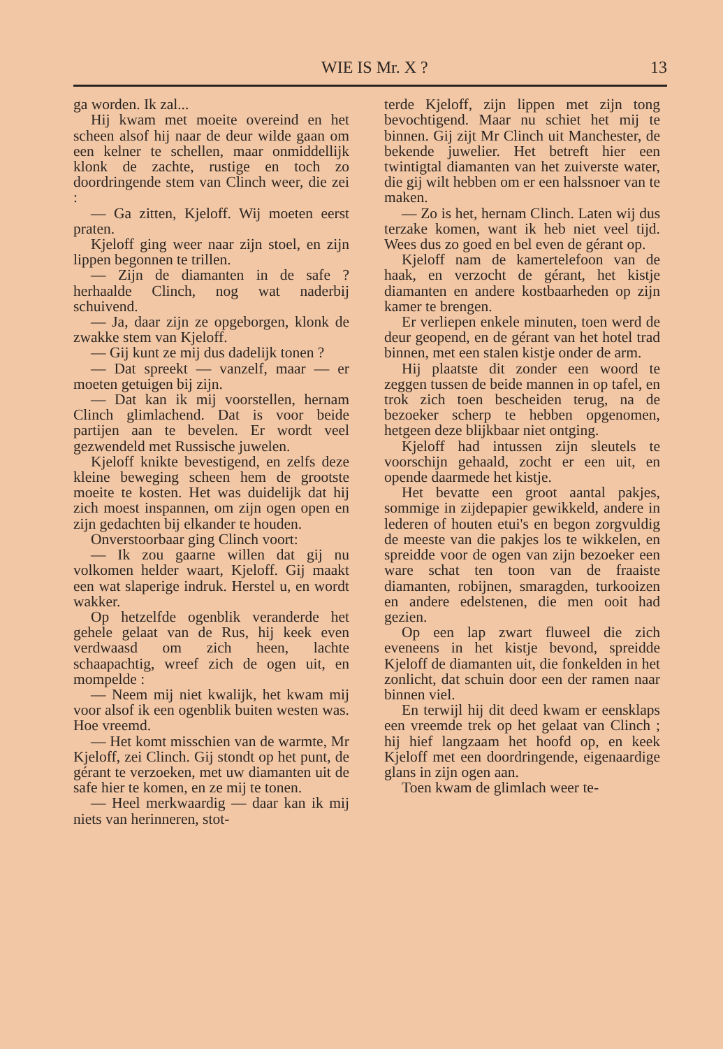WIE IS Mr. X ? 13
ga worden. Ik zal...
Hij kwam met moeite overeind en het scheen alsof hij naar de deur wilde gaan om een kelner te schellen, maar onmiddellijk klonk de zachte, rustige en toch zo doordringende stem van Clinch weer, die zei :
— Ga zitten, Kjeloff. Wij moeten eerst praten.
Kjeloff ging weer naar zijn stoel, en zijn lippen begonnen te trillen.
— Zijn de diamanten in de safe ? herhaalde Clinch, nog wat naderbij schuivend.
— Ja, daar zijn ze opgeborgen, klonk de zwakke stem van Kjeloff.
— Gij kunt ze mij dus dadelijk tonen ?
— Dat spreekt — vanzelf, maar — er moeten getuigen bij zijn.
— Dat kan ik mij voorstellen, hernam Clinch glimlachend. Dat is voor beide partijen aan te bevelen. Er wordt veel gezwendeld met Russische juwelen.
Kjeloff knikte bevestigend, en zelfs deze kleine beweging scheen hem de grootste moeite te kosten. Het was duidelijk dat hij zich moest inspannen, om zijn ogen open en zijn gedachten bij elkander te houden.
Onverstoorbaar ging Clinch voort:
— Ik zou gaarne willen dat gij nu volkomen helder waart, Kjeloff. Gij maakt een wat slaperige indruk. Herstel u, en wordt wakker.
Op hetzelfde ogenblik veranderde het gehele gelaat van de Rus, hij keek even verdwaasd om zich heen, lachte schaapachtig, wreef zich de ogen uit, en mompelde :
— Neem mij niet kwalijk, het kwam mij voor alsof ik een ogenblik buiten westen was. Hoe vreemd.
— Het komt misschien van de warmte, Mr Kjeloff, zei Clinch. Gij stondt op het punt, de gérant te verzoeken, met uw diamanten uit de safe hier te komen, en ze mij te tonen.
— Heel merkwaardig — daar kan ik mij niets van herinneren, stot-
terde Kjeloff, zijn lippen met zijn tong bevochtigend. Maar nu schiet het mij te binnen. Gij zijt Mr Clinch uit Manchester, de bekende juwelier. Het betreft hier een twintigtal diamanten van het zuiverste water, die gij wilt hebben om er een halssnoer van te maken.
— Zo is het, hernam Clinch. Laten wij dus terzake komen, want ik heb niet veel tijd. Wees dus zo goed en bel even de gérant op.
Kjeloff nam de kamertelefoon van de haak, en verzocht de gérant, het kistje diamanten en andere kostbaarheden op zijn kamer te brengen.
Er verliepen enkele minuten, toen werd de deur geopend, en de gérant van het hotel trad binnen, met een stalen kistje onder de arm.
Hij plaatste dit zonder een woord te zeggen tussen de beide mannen in op tafel, en trok zich toen bescheiden terug, na de bezoeker scherp te hebben opgenomen, hetgeen deze blijkbaar niet ontging.
Kjeloff had intussen zijn sleutels te voorschijn gehaald, zocht er een uit, en opende daarmede het kistje.
Het bevatte een groot aantal pakjes, sommige in zijdepapier gewikkeld, andere in lederen of houten etui's en begon zorgvuldig de meeste van die pakjes los te wikkelen, en spreidde voor de ogen van zijn bezoeker een ware schat ten toon van de fraaiste diamanten, robijnen, smaragden, turkooizen en andere edelstenen, die men ooit had gezien.
Op een lap zwart fluweel die zich eveneens in het kistje bevond, spreidde Kjeloff de diamanten uit, die fonkelden in het zonlicht, dat schuin door een der ramen naar binnen viel.
En terwijl hij dit deed kwam er eensklaps een vreemde trek op het gelaat van Clinch ; hij hief langzaam het hoofd op, en keek Kjeloff met een doordringende, eigenaardige glans in zijn ogen aan.
Toen kwam de glimlach weer te-